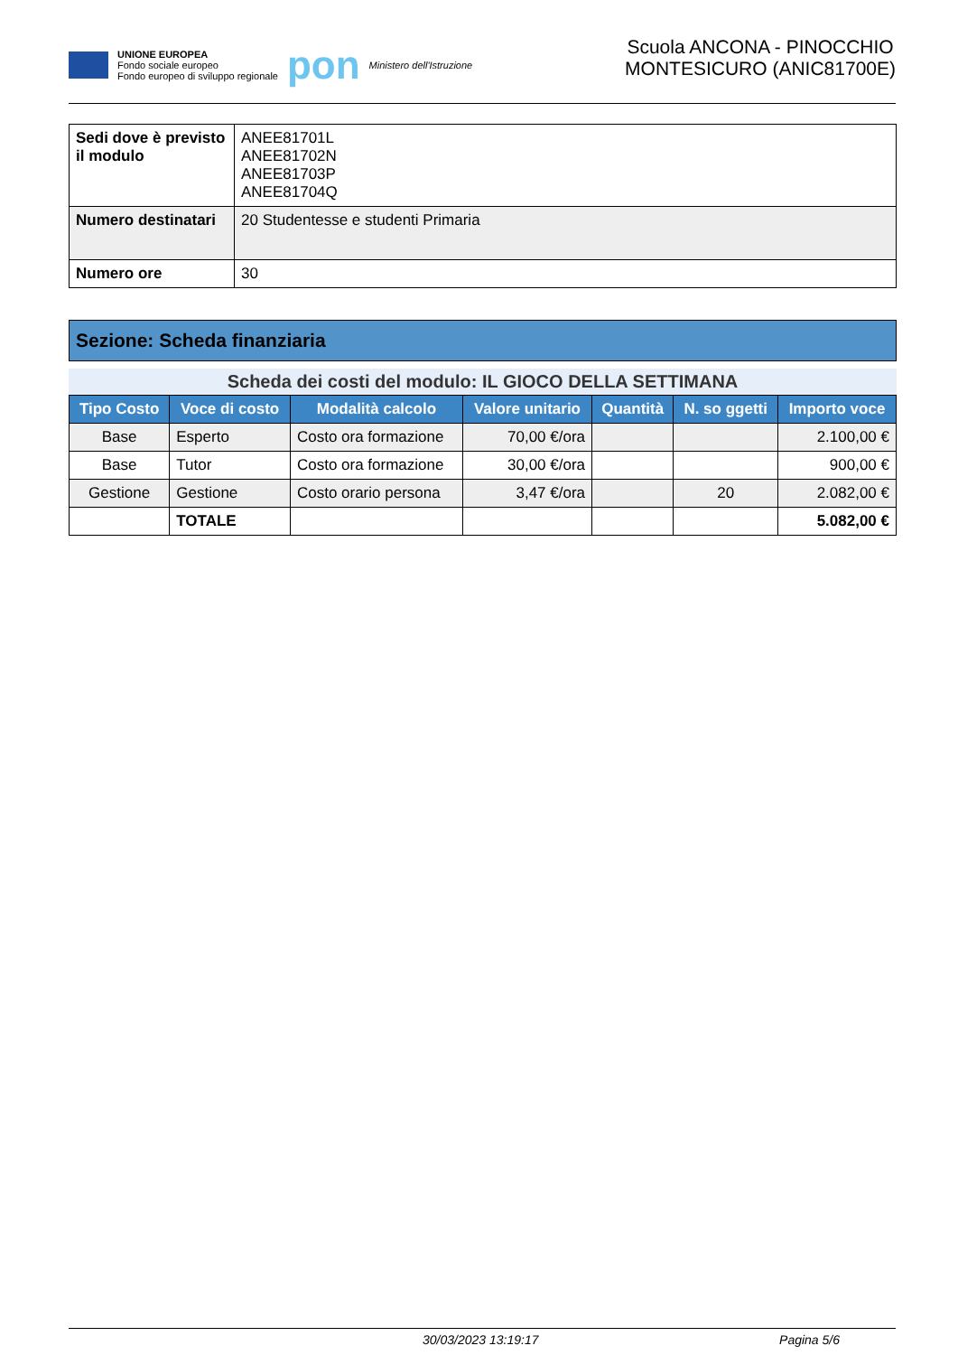UNIONE EUROPEA
Fondo sociale europeo
Fondo europeo di sviluppo regionale
pon
Ministero dell'Istruzione
Scuola ANCONA - PINOCCHIO
MONTESICURO (ANIC81700E)
| Sedi dove è previsto il modulo | ANEE81701L ANEE81702N ANEE81703P ANEE81704Q |
| Numero destinatari | 20 Studentesse e studenti Primaria |
| Numero ore | 30 |
Sezione: Scheda finanziaria
Scheda dei costi del modulo: IL GIOCO DELLA SETTIMANA
| Tipo Costo | Voce di costo | Modalità calcolo | Valore unitario | Quantità | N. so ggetti | Importo voce |
| --- | --- | --- | --- | --- | --- | --- |
| Base | Esperto | Costo ora formazione | 70,00 €/ora | | | 2.100,00 € |
| Base | Tutor | Costo ora formazione | 30,00 €/ora | | | 900,00 € |
| Gestione | Gestione | Costo orario persona | 3,47 €/ora | | 20 | 2.082,00 € |
| | TOTALE | | | | | 5.082,00 € |
30/03/2023 13:19:17 Pagina 5/6